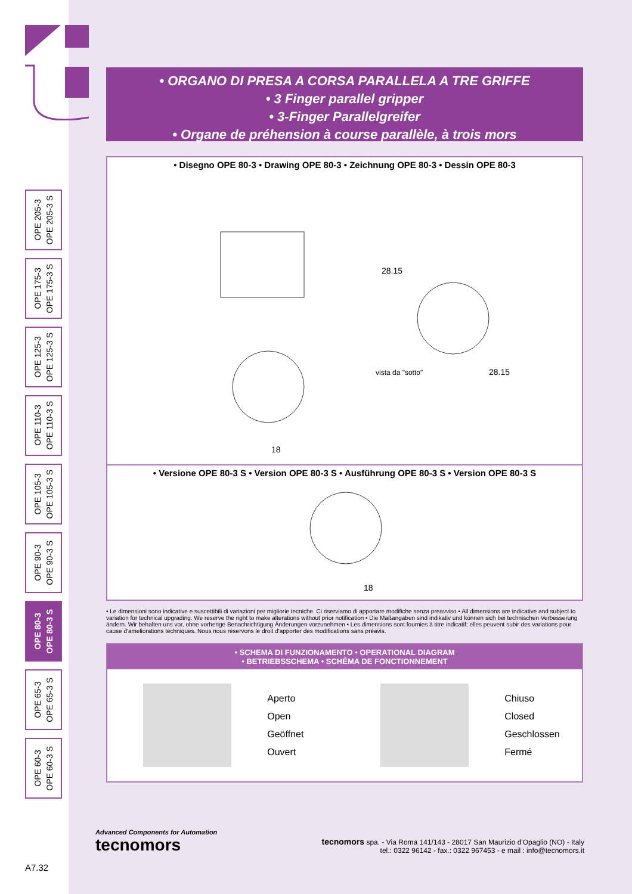OPE 205-3
OPE 205-3 S
OPE 175-3
OPE 175-3 S
OPE 125-3
OPE 125-3 S
OPE 110-3
OPE 110-3 S
OPE 105-3
OPE 105-3 S
OPE 90-3
OPE 90-3 S
OPE 80-3
OPE 80-3 S
OPE 65-3
OPE 65-3 S
OPE 60-3
OPE 60-3 S
• ORGANO DI PRESA A CORSA PARALLELA A TRE GRIFFE
• 3 Finger parallel gripper
• 3-Finger Parallelgreifer
• Organe de préhension à course parallèle, à trois mors
• Disegno OPE 80-3 • Drawing OPE 80-3 • Zeichnung OPE 80-3 • Dessin OPE 80-3
28.15
vista da "sotto"
28.15
18
• Versione OPE 80-3 S • Version OPE 80-3 S • Ausführung OPE 80-3 S • Version OPE 80-3 S
18
• Le dimensioni sono indicative e suscettibili di variazioni per migliorie tecniche. Ci riserviamo di apportare modifiche senza preavviso • All dimensions are indicative and subject to variation for technical upgrading. We reserve the right to make alterations without prior notification • Die Maßangaben sind indikativ und können sich bei technischen Verbesserung ändern. Wir behalten uns vor, ohne vorherige Benachrichtigung Änderungen vorzunehmen • Les dimensions sont fournies à titre indicatif; elles peuvent subir des variations pour cause d'ameliorations techniques. Nous nous réservons le droit d'apporter des modifications sans préavis.
• SCHEMA DI FUNZIONAMENTO • OPERATIONAL DIAGRAM
• BETRIEBSSCHEMA • SCHÉMA DE FONCTIONNEMENT
Aperto
Open
Geöffnet
Ouvert
Chiuso
Closed
Geschlossen
Fermé
Advanced Components for Automation
tecnomors
tecnomors spa. - Via Roma 141/143 - 28017 San Maurizio d'Opaglio (NO) - Italy
tel.: 0322 96142 - fax.: 0322 967453 - e mail : info@tecnomors.it
A7.32